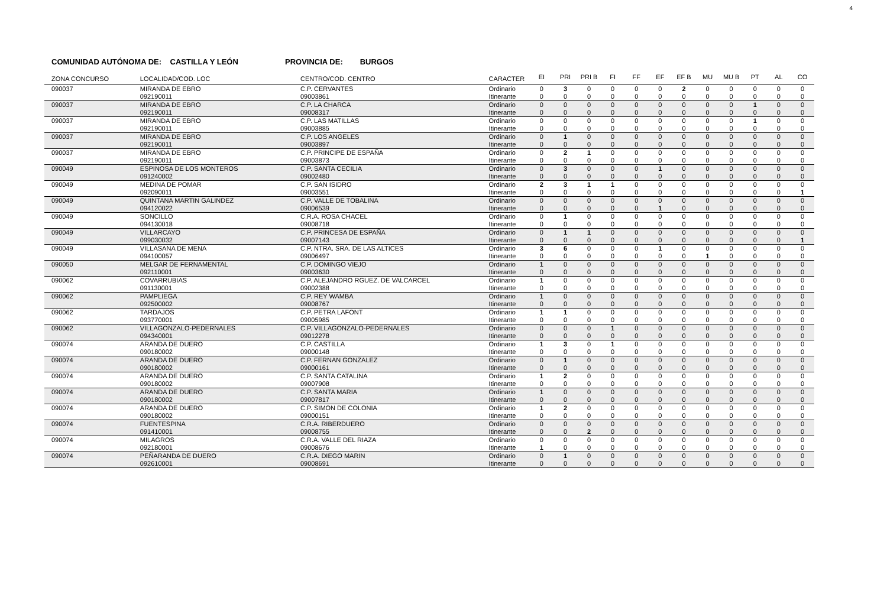4
COMUNIDAD AUTÓNOMA DE: CASTILLA Y LEÓN PROVINCIA DE: BURGOS
| ZONA CONCURSO | LOCALIDAD/COD. LOC | CENTRO/COD. CENTRO | CARACTER | EI | PRI | PRI B | FI | FF | EF | EF B | MU | MU B | PT | AL | CO |
| --- | --- | --- | --- | --- | --- | --- | --- | --- | --- | --- | --- | --- | --- | --- | --- |
| 090037 | MIRANDA DE EBRO 092190011 | C.P. CERVANTES 09003861 | Ordinario Itinerante | 0 0 | 3 0 | 0 0 | 0 0 | 0 0 | 0 0 | 2 0 | 0 0 | 0 0 | 0 0 | 0 0 | 0 0 |
| 090037 | MIRANDA DE EBRO 092190011 | C.P. LA CHARCA 09008317 | Ordinario Itinerante | 0 0 | 0 0 | 0 0 | 0 0 | 0 0 | 0 0 | 0 0 | 0 0 | 0 0 | 1 0 | 0 0 | 0 0 |
| 090037 | MIRANDA DE EBRO 092190011 | C.P. LAS MATILLAS 09003885 | Ordinario Itinerante | 0 0 | 0 0 | 0 0 | 0 0 | 0 0 | 0 0 | 0 0 | 0 0 | 0 0 | 1 0 | 0 0 | 0 0 |
| 090037 | MIRANDA DE EBRO 092190011 | C.P. LOS ANGELES 09003897 | Ordinario Itinerante | 0 0 | 1 0 | 0 0 | 0 0 | 0 0 | 0 0 | 0 0 | 0 0 | 0 0 | 0 0 | 0 0 | 0 0 |
| 090037 | MIRANDA DE EBRO 092190011 | C.P. PRINCIPE DE ESPAÑA 09003873 | Ordinario Itinerante | 0 0 | 2 0 | 1 0 | 0 0 | 0 0 | 0 0 | 0 0 | 0 0 | 0 0 | 0 0 | 0 0 | 0 0 |
| 090049 | ESPINOSA DE LOS MONTEROS 091240002 | C.P. SANTA CECILIA 09002480 | Ordinario Itinerante | 0 0 | 3 0 | 0 0 | 0 0 | 0 0 | 1 0 | 0 0 | 0 0 | 0 0 | 0 0 | 0 0 | 0 0 |
| 090049 | MEDINA DE POMAR 092090011 | C.P. SAN ISIDRO 09003551 | Ordinario Itinerante | 2 0 | 3 0 | 1 0 | 1 0 | 0 0 | 0 0 | 0 0 | 0 0 | 0 0 | 0 0 | 0 0 | 0 1 |
| 090049 | QUINTANA MARTIN GALINDEZ 094120022 | C.P. VALLE DE TOBALINA 09006539 | Ordinario Itinerante | 0 0 | 0 0 | 0 0 | 0 0 | 0 0 | 0 1 | 0 0 | 0 0 | 0 0 | 0 0 | 0 0 | 0 0 |
| 090049 | SONCILLO 094130018 | C.R.A. ROSA CHACEL 09008718 | Ordinario Itinerante | 0 0 | 1 0 | 0 0 | 0 0 | 0 0 | 0 0 | 0 0 | 0 0 | 0 0 | 0 0 | 0 0 | 0 0 |
| 090049 | VILLARCAYO 099030032 | C.P. PRINCESA DE ESPAÑA 09007143 | Ordinario Itinerante | 0 0 | 1 0 | 1 0 | 0 0 | 0 0 | 0 0 | 0 0 | 0 0 | 0 0 | 0 0 | 0 0 | 0 1 |
| 090049 | VILLASANA DE MENA 094100057 | C.P. NTRA. SRA. DE LAS ALTICES 09006497 | Ordinario Itinerante | 3 0 | 6 0 | 0 0 | 0 0 | 0 0 | 1 0 | 0 0 | 0 1 | 0 0 | 0 0 | 0 0 | 0 0 |
| 090050 | MELGAR DE FERNAMENTAL 092110001 | C.P. DOMINGO VIEJO 09003630 | Ordinario Itinerante | 1 0 | 0 0 | 0 0 | 0 0 | 0 0 | 0 0 | 0 0 | 0 0 | 0 0 | 0 0 | 0 0 | 0 0 |
| 090062 | COVARRUBIAS 091130001 | C.P. ALEJANDRO RGUEZ. DE VALCARCEL 09002388 | Ordinario Itinerante | 1 0 | 0 0 | 0 0 | 0 0 | 0 0 | 0 0 | 0 0 | 0 0 | 0 0 | 0 0 | 0 0 | 0 0 |
| 090062 | PAMPLIEGA 092500002 | C.P. REY WAMBA 09008767 | Ordinario Itinerante | 1 0 | 0 0 | 0 0 | 0 0 | 0 0 | 0 0 | 0 0 | 0 0 | 0 0 | 0 0 | 0 0 | 0 0 |
| 090062 | TARDAJOS 093770001 | C.P. PETRA LAFONT 09005985 | Ordinario Itinerante | 1 0 | 1 0 | 0 0 | 0 0 | 0 0 | 0 0 | 0 0 | 0 0 | 0 0 | 0 0 | 0 0 | 0 0 |
| 090062 | VILLAGONZALO-PEDERNALES 094340001 | C.P. VILLAGONZALO-PEDERNALES 09012278 | Ordinario Itinerante | 0 0 | 0 0 | 0 0 | 1 0 | 0 0 | 0 0 | 0 0 | 0 0 | 0 0 | 0 0 | 0 0 | 0 0 |
| 090074 | ARANDA DE DUERO 090180002 | C.P. CASTILLA 09000148 | Ordinario Itinerante | 1 0 | 3 0 | 0 0 | 1 0 | 0 0 | 0 0 | 0 0 | 0 0 | 0 0 | 0 0 | 0 0 | 0 0 |
| 090074 | ARANDA DE DUERO 090180002 | C.P. FERNAN GONZALEZ 09000161 | Ordinario Itinerante | 0 0 | 1 0 | 0 0 | 0 0 | 0 0 | 0 0 | 0 0 | 0 0 | 0 0 | 0 0 | 0 0 | 0 0 |
| 090074 | ARANDA DE DUERO 090180002 | C.P. SANTA CATALINA 09007908 | Ordinario Itinerante | 1 0 | 2 0 | 0 0 | 0 0 | 0 0 | 0 0 | 0 0 | 0 0 | 0 0 | 0 0 | 0 0 | 0 0 |
| 090074 | ARANDA DE DUERO 090180002 | C.P. SANTA MARIA 09007817 | Ordinario Itinerante | 1 0 | 0 0 | 0 0 | 0 0 | 0 0 | 0 0 | 0 0 | 0 0 | 0 0 | 0 0 | 0 0 | 0 0 |
| 090074 | ARANDA DE DUERO 090180002 | C.P. SIMON DE COLONIA 09000151 | Ordinario Itinerante | 1 0 | 2 0 | 0 0 | 0 0 | 0 0 | 0 0 | 0 0 | 0 0 | 0 0 | 0 0 | 0 0 | 0 0 |
| 090074 | FUENTESPINA 091410001 | C.R.A. RIBERDUERO 09008755 | Ordinario Itinerante | 0 0 | 0 0 | 0 2 | 0 0 | 0 0 | 0 0 | 0 0 | 0 0 | 0 0 | 0 0 | 0 0 | 0 0 |
| 090074 | MILAGROS 092180001 | C.R.A. VALLE DEL RIAZA 09008676 | Ordinario Itinerante | 0 1 | 0 0 | 0 0 | 0 0 | 0 0 | 0 0 | 0 0 | 0 0 | 0 0 | 0 0 | 0 0 | 0 0 |
| 090074 | PEÑARANDA DE DUERO 092610001 | C.R.A. DIEGO MARIN 09008691 | Ordinario Itinerante | 0 0 | 1 0 | 0 0 | 0 0 | 0 0 | 0 0 | 0 0 | 0 0 | 0 0 | 0 0 | 0 0 | 0 0 |